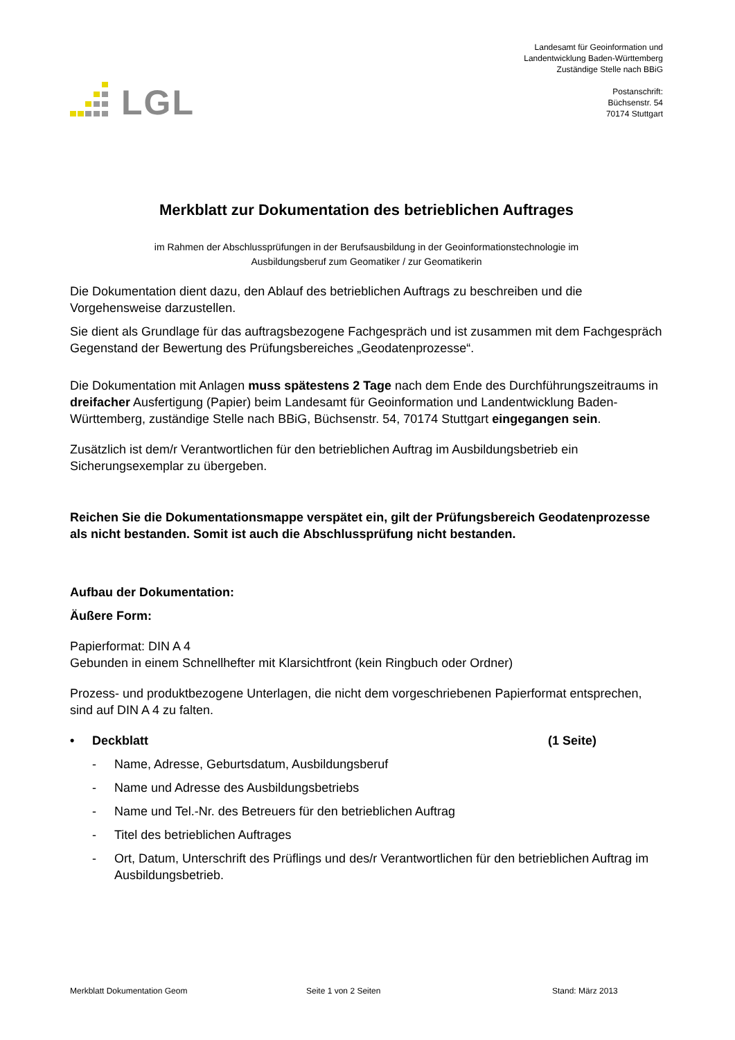LGL
Landesamt für Geoinformation und
Landentwicklung Baden-Württemberg
Zuständige Stelle nach BBiG
Postanschrift:
Büchsenstr. 54
70174 Stuttgart
Merkblatt zur Dokumentation des betrieblichen Auftrages
im Rahmen der Abschlussprüfungen in der Berufsausbildung in der Geoinformationstechnologie im
Ausbildungsberuf zum Geomatiker / zur Geomatikerin
Die Dokumentation dient dazu, den Ablauf des betrieblichen Auftrags zu beschreiben und die Vorgehensweise darzustellen.
Sie dient als Grundlage für das auftragsbezogene Fachgespräch und ist zusammen mit dem Fachgespräch Gegenstand der Bewertung des Prüfungsbereiches „Geodatenprozesse“.
Die Dokumentation mit Anlagen muss spätestens 2 Tage nach dem Ende des Durchführungszeitraums in dreifacher Ausfertigung (Papier) beim Landesamt für Geoinformation und Landentwicklung Baden-Württemberg, zuständige Stelle nach BBiG, Büchsenstr. 54, 70174 Stuttgart eingegangen sein.
Zusätzlich ist dem/r Verantwortlichen für den betrieblichen Auftrag im Ausbildungsbetrieb ein Sicherungsexemplar zu übergeben.
Reichen Sie die Dokumentationsmappe verspätet ein, gilt der Prüfungsbereich Geodatenprozesse als nicht bestanden. Somit ist auch die Abschlussprüfung nicht bestanden.
Aufbau der Dokumentation:
Äußere Form:
Papierformat: DIN A 4
Gebunden in einem Schnellhefter mit Klarsichtfront (kein Ringbuch oder Ordner)
Prozess- und produktbezogene Unterlagen, die nicht dem vorgeschriebenen Papierformat entsprechen, sind auf DIN A 4 zu falten.
• Deckblatt (1 Seite)
- Name, Adresse, Geburtsdatum, Ausbildungsberuf
- Name und Adresse des Ausbildungsbetriebs
- Name und Tel.-Nr. des Betreuers für den betrieblichen Auftrag
- Titel des betrieblichen Auftrages
- Ort, Datum, Unterschrift des Prüflings und des/r Verantwortlichen für den betrieblichen Auftrag im Ausbildungsbetrieb.
Merkblatt Dokumentation Geom Seite 1 von 2 Seiten Stand: März 2013